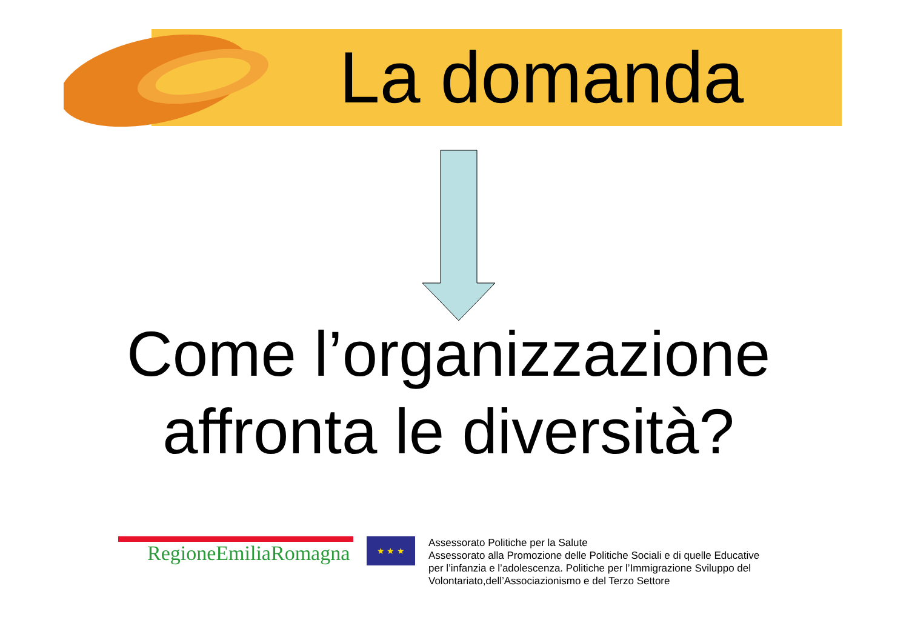La domanda
Come l’organizzazione
affronta le diversità?
RegioneEmiliaRomagna
★ ★ ★
Assessorato Politiche per la Salute
Assessorato alla Promozione delle Politiche Sociali e di quelle Educative
per l’infanzia e l’adolescenza. Politiche per l’Immigrazione Sviluppo del
Volontariato,dell’Associazionismo e del Terzo Settore